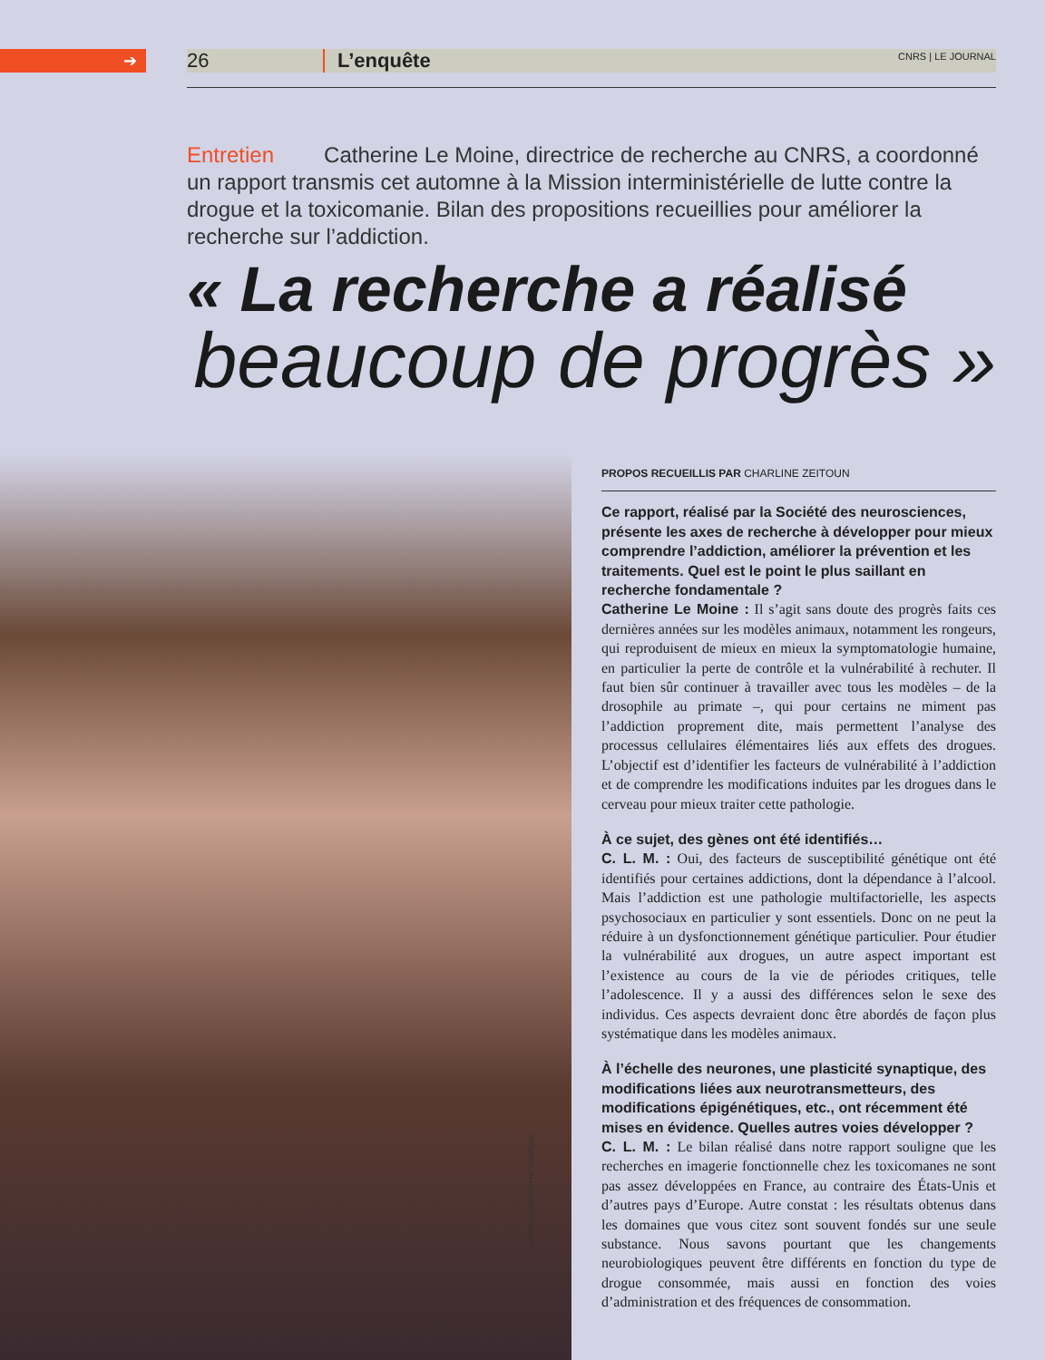➔ 26 L’enquête CNRS | LE JOURNAL
Entretien Catherine Le Moine, directrice de recherche au CNRS, a coordonné un rapport transmis cet automne à la Mission interministérielle de lutte contre la drogue et la toxicomanie. Bilan des propositions recueillies pour améliorer la recherche sur l’addiction.
« La recherche a réalisé
beaucoup de progrès »
© F. VRIGNAUD/CNRS PHOTOTHÈQUE
PROPOS RECUEILLIS PAR CHARLINE ZEITOUN
Ce rapport, réalisé par la Société des neurosciences, présente les axes de recherche à développer pour mieux comprendre l’addiction, améliorer la prévention et les traitements. Quel est le point le plus saillant en recherche fondamentale ?
Catherine Le Moine : Il s’agit sans doute des progrès faits ces dernières années sur les modèles animaux, notamment les rongeurs, qui reproduisent de mieux en mieux la symptomatologie humaine, en particulier la perte de contrôle et la vulnérabilité à rechuter. Il faut bien sûr continuer à travailler avec tous les modèles – de la drosophile au primate –, qui pour certains ne miment pas l’addiction proprement dite, mais permettent l’analyse des processus cellulaires élémentaires liés aux effets des drogues. L’objectif est d’identifier les facteurs de vulnérabilité à l’addiction et de comprendre les modifications induites par les drogues dans le cerveau pour mieux traiter cette pathologie.
À ce sujet, des gènes ont été identifiés…
C. L. M. : Oui, des facteurs de susceptibilité génétique ont été identifiés pour certaines addictions, dont la dépendance à l’alcool. Mais l’addiction est une pathologie multifactorielle, les aspects psychosociaux en particulier y sont essentiels. Donc on ne peut la réduire à un dysfonctionnement génétique particulier. Pour étudier la vulnérabilité aux drogues, un autre aspect important est l’existence au cours de la vie de périodes critiques, telle l’adolescence. Il y a aussi des différences selon le sexe des individus. Ces aspects devraient donc être abordés de façon plus systématique dans les modèles animaux.
À l’échelle des neurones, une plasticité synaptique, des modifications liées aux neurotransmetteurs, des modifications épigénétiques, etc., ont récemment été mises en évidence. Quelles autres voies développer ?
C. L. M. : Le bilan réalisé dans notre rapport souligne que les recherches en imagerie fonctionnelle chez les toxicomanes ne sont pas assez développées en France, au contraire des États-Unis et d’autres pays d’Europe. Autre constat : les résultats obtenus dans les domaines que vous citez sont souvent fondés sur une seule substance. Nous savons pourtant que les changements neurobiologiques peuvent être différents en fonction du type de drogue consommée, mais aussi en fonction des voies d’administration et des fréquences de consommation.